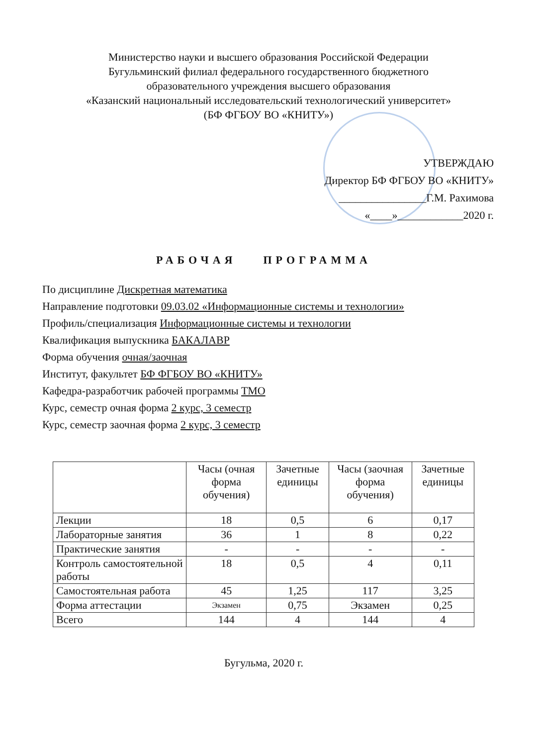Министерство науки и высшего образования Российской Федерации
Бугульминский филиал федерального государственного бюджетного
образовательного учреждения высшего образования
«Казанский национальный исследовательский технологический университет»
(БФ ФГБОУ ВО «КНИТУ»)
УТВЕРЖДАЮ
Директор БФ ФГБОУ ВО «КНИТУ»
________________Г.М. Рахимова
«____»____________2020 г.
РАБОЧАЯ ПРОГРАММА
По дисциплине Дискретная математика
Направление подготовки 09.03.02 «Информационные системы и технологии»
Профиль/специализация Информационные системы и технологии
Квалификация выпускника БАКАЛАВР
Форма обучения очная/заочная
Институт, факультет БФ ФГБОУ ВО «КНИТУ»
Кафедра-разработчик рабочей программы ТМО
Курс, семестр очная форма 2 курс, 3 семестр
Курс, семестр заочная форма 2 курс, 3 семестр
| | Часы (очная форма обучения) | Зачетные единицы | Часы (заочная форма обучения) | Зачетные единицы |
| --- | --- | --- | --- | --- |
| Лекции | 18 | 0,5 | 6 | 0,17 |
| Лабораторные занятия | 36 | 1 | 8 | 0,22 |
| Практические занятия | - | - | - | - |
| Контроль самостоятельной работы | 18 | 0,5 | 4 | 0,11 |
| Самостоятельная работа | 45 | 1,25 | 117 | 3,25 |
| Форма аттестации | Экзамен | 0,75 | Экзамен | 0,25 |
| Всего | 144 | 4 | 144 | 4 |
Бугульма, 2020 г.